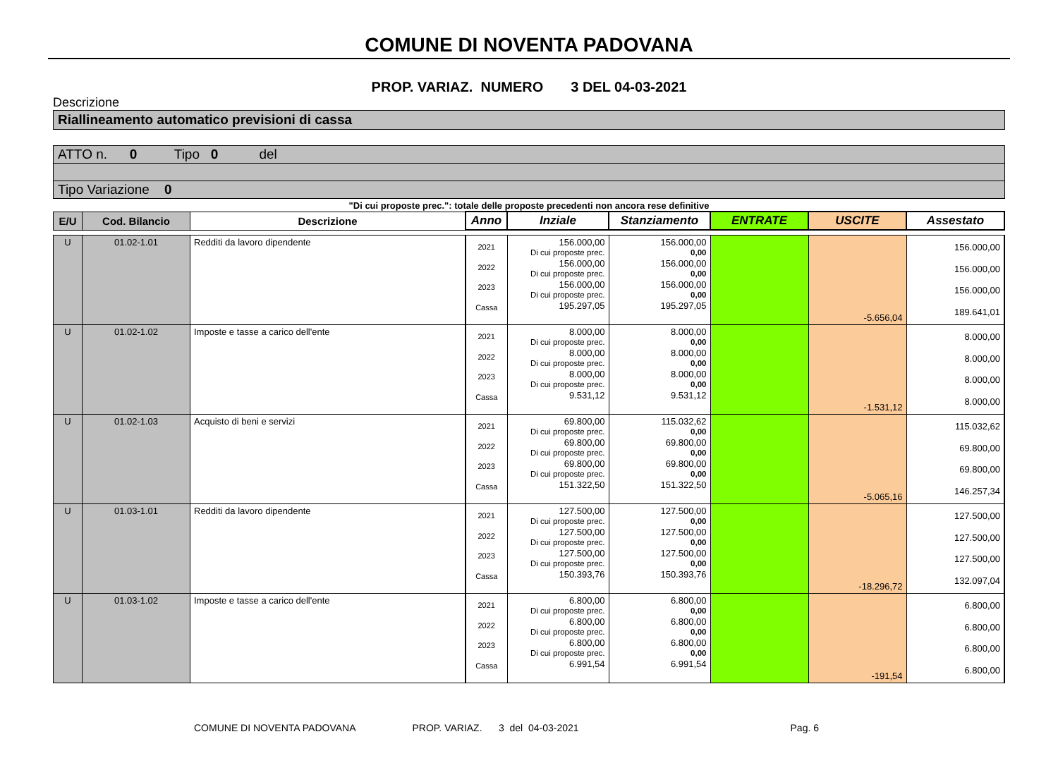COMUNE DI NOVENTA PADOVANA
PROP. VARIAZ. NUMERO 3 DEL 04-03-2021
Descrizione
Riallineamento automatico previsioni di cassa
ATTO n. 0 Tipo 0 del
Tipo Variazione 0
"Di cui proposte prec.": totale delle proposte precedenti non ancora rese definitive
| E/U | Cod. Bilancio | Descrizione | Anno | Inziale | Stanziamento | ENTRATE | USCITE | Assestato |
| --- | --- | --- | --- | --- | --- | --- | --- | --- |
| U | 01.02-1.01 | Redditi da lavoro dipendente | 2021 2022 2023 Cassa | 156.000,00 Di cui proposte prec. 156.000,00 Di cui proposte prec. 156.000,00 Di cui proposte prec. 195.297,05 | 156.000,00 0,00 156.000,00 0,00 156.000,00 0,00 195.297,05 | | -5.656,04 | 156.000,00 156.000,00 156.000,00 189.641,01 |
| U | 01.02-1.02 | Imposte e tasse a carico dell'ente | 2021 2022 2023 Cassa | 8.000,00 Di cui proposte prec. 8.000,00 Di cui proposte prec. 8.000,00 Di cui proposte prec. 9.531,12 | 8.000,00 0,00 8.000,00 0,00 8.000,00 0,00 9.531,12 | | -1.531,12 | 8.000,00 8.000,00 8.000,00 8.000,00 |
| U | 01.02-1.03 | Acquisto di beni e servizi | 2021 2022 2023 Cassa | 69.800,00 Di cui proposte prec. 69.800,00 Di cui proposte prec. 69.800,00 Di cui proposte prec. 151.322,50 | 115.032,62 0,00 69.800,00 0,00 69.800,00 0,00 151.322,50 | | -5.065,16 | 115.032,62 69.800,00 69.800,00 146.257,34 |
| U | 01.03-1.01 | Redditi da lavoro dipendente | 2021 2022 2023 Cassa | 127.500,00 Di cui proposte prec. 127.500,00 Di cui proposte prec. 127.500,00 Di cui proposte prec. 150.393,76 | 127.500,00 0,00 127.500,00 0,00 127.500,00 0,00 150.393,76 | | -18.296,72 | 127.500,00 127.500,00 127.500,00 132.097,04 |
| U | 01.03-1.02 | Imposte e tasse a carico dell'ente | 2021 2022 2023 Cassa | 6.800,00 Di cui proposte prec. 6.800,00 Di cui proposte prec. 6.800,00 Di cui proposte prec. 6.991,54 | 6.800,00 0,00 6.800,00 0,00 6.800,00 0,00 6.991,54 | | -191,54 | 6.800,00 6.800,00 6.800,00 6.800,00 |
COMUNE DI NOVENTA PADOVANA PROP. VARIAZ. 3 del 04-03-2021 Pag. 6